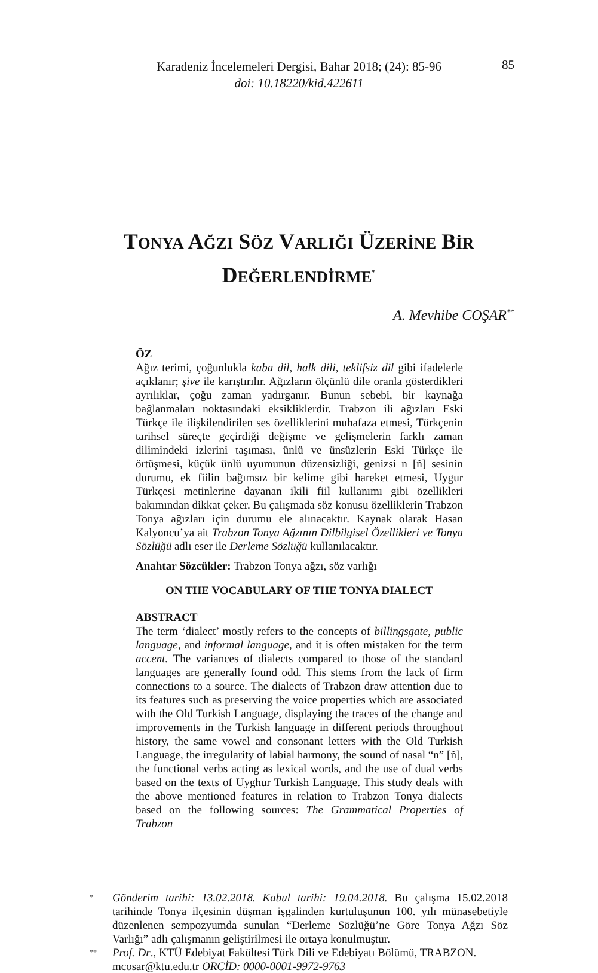Karadeniz İncelemeleri Dergisi, Bahar 2018; (24): 85-96
doi: 10.18220/kid.422611
85
TONYA AĞZI SÖZ VARLIĞI ÜZERİNE BİR
DEĞERLENDİRME<sup>*</sup>
A. Mevhibe COŞAR<sup>**</sup>
ÖZ
Ağız terimi, çoğunlukla kaba dil, halk dili, teklifsiz dil gibi ifadelerle açıklanır; şive ile karıştırılır. Ağızların ölçünlü dile oranla gösterdikleri ayrılıklar, çoğu zaman yadırganır. Bunun sebebi, bir kaynağa bağlanmaları noktasındaki eksikliklerdir. Trabzon ili ağızları Eski Türkçe ile ilişkilendirilen ses özelliklerini muhafaza etmesi, Türkçenin tarihsel süreçte geçirdiği değişme ve gelişmelerin farklı zaman dilimindeki izlerini taşıması, ünlü ve ünsüzlerin Eski Türkçe ile örtüşmesi, küçük ünlü uyumunun düzensizliği, genizsi n [ñ] sesinin durumu, ek fiilin bağımsız bir kelime gibi hareket etmesi, Uygur Türkçesi metinlerine dayanan ikili fiil kullanımı gibi özellikleri bakımından dikkat çeker. Bu çalışmada söz konusu özelliklerin Trabzon Tonya ağızları için durumu ele alınacaktır. Kaynak olarak Hasan Kalyoncu’ya ait Trabzon Tonya Ağzının Dilbilgisel Özellikleri ve Tonya Sözlüğü adlı eser ile Derleme Sözlüğü kullanılacaktır.
Anahtar Sözcükler: Trabzon Tonya ağzı, söz varlığı
ON THE VOCABULARY OF THE TONYA DIALECT
ABSTRACT
The term ‘dialect’ mostly refers to the concepts of billingsgate, public language, and informal language, and it is often mistaken for the term accent. The variances of dialects compared to those of the standard languages are generally found odd. This stems from the lack of firm connections to a source. The dialects of Trabzon draw attention due to its features such as preserving the voice properties which are associated with the Old Turkish Language, displaying the traces of the change and improvements in the Turkish language in different periods throughout history, the same vowel and consonant letters with the Old Turkish Language, the irregularity of labial harmony, the sound of nasal “n” [ñ], the functional verbs acting as lexical words, and the use of dual verbs based on the texts of Uyghur Turkish Language. This study deals with the above mentioned features in relation to Trabzon Tonya dialects based on the following sources: The Grammatical Properties of Trabzon
* Gönderim tarihi: 13.02.2018. Kabul tarihi: 19.04.2018. Bu çalışma 15.02.2018 tarihinde Tonya ilçesinin düşman işgalinden kurtuluşunun 100. yılı münasebetiyle düzenlenen sempozyumda sunulan “Derleme Sözlüğü’ne Göre Tonya Ağzı Söz Varlığı” adlı çalışmanın geliştirilmesi ile ortaya konulmuştur.
** Prof. Dr., KTÜ Edebiyat Fakültesi Türk Dili ve Edebiyatı Bölümü, TRABZON.
mcosar@ktu.edu.tr ORCİD: 0000-0001-9972-9763